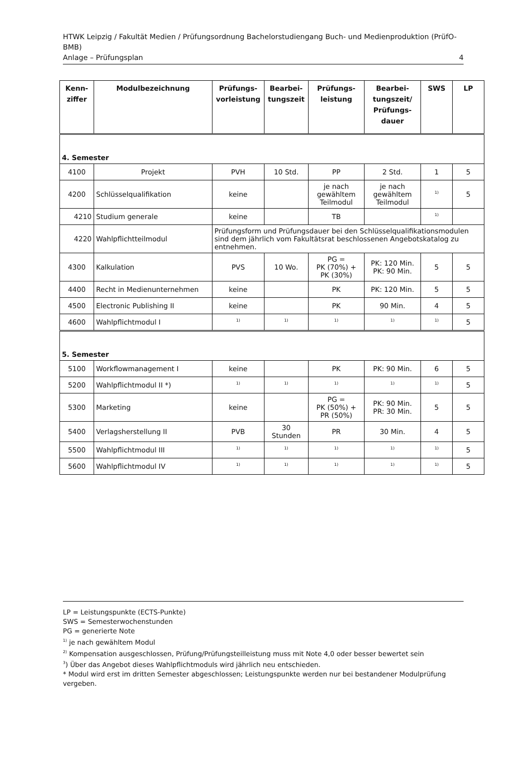HTWK Leipzig / Fakultät Medien / Prüfungsordnung Bachelorstudiengang Buch- und Medienproduktion (PrüfO-BMB)
Anlage – Prüfungsplan 4
| Kenn- ziffer | Modulbezeichnung | Prüfungs- vorleistung | Bearbei- tungszeit | Prüfungs- leistung | Bearbei- tungszeit/ Prüfungs- dauer | SWS | LP |
| --- | --- | --- | --- | --- | --- | --- | --- |
| 4. Semester | | | | | | | |
| 4100 | Projekt | PVH | 10 Std. | PP | 2 Std. | 1 | 5 |
| 4200 | Schlüsselqualifikation | keine | | je nach gewähltem Teilmodul | je nach gewähltem Teilmodul | <sup>1)</sup> | 5 |
| 4210 | Studium generale | keine | | TB | | <sup>1)</sup> | |
| 4220 | Wahlpflichtteilmodul | Prüfungsform und Prüfungsdauer bei den Schlüsselqualifikationsmodulen sind dem jährlich vom Fakultätsrat beschlossenen Angebotskatalog zu entnehmen. | | | | | |
| 4300 | Kalkulation | PVS | 10 Wo. | PG = PK (70%) + PK (30%) | PK: 120 Min. PK: 90 Min. | 5 | 5 |
| 4400 | Recht in Medienunternehmen | keine | | PK | PK: 120 Min. | 5 | 5 |
| 4500 | Electronic Publishing II | keine | | PK | 90 Min. | 4 | 5 |
| 4600 | Wahlpflichtmodul I | <sup>1)</sup> | <sup>1)</sup> | <sup>1)</sup> | <sup>1)</sup> | <sup>1)</sup> | 5 |
| 5. Semester | | | | | | | |
| 5100 | Workflowmanagement I | keine | | PK | PK: 90 Min. | 6 | 5 |
| 5200 | Wahlpflichtmodul II *) | <sup>1)</sup> | <sup>1)</sup> | <sup>1)</sup> | <sup>1)</sup> | <sup>1)</sup> | 5 |
| 5300 | Marketing | keine | | PG = PK (50%) + PR (50%) | PK: 90 Min. PR: 30 Min. | 5 | 5 |
| 5400 | Verlagsherstellung II | PVB | 30 Stunden | PR | 30 Min. | 4 | 5 |
| 5500 | Wahlpflichtmodul III | <sup>1)</sup> | <sup>1)</sup> | <sup>1)</sup> | <sup>1)</sup> | <sup>1)</sup> | 5 |
| 5600 | Wahlpflichtmodul IV | <sup>1)</sup> | <sup>1)</sup> | <sup>1)</sup> | <sup>1)</sup> | <sup>1)</sup> | 5 |
LP = Leistungspunkte (ECTS-Punkte)
SWS = Semesterwochenstunden
PG = generierte Note
<sup>1)</sup> je nach gewähltem Modul
<sup>2)</sup> Kompensation ausgeschlossen, Prüfung/Prüfungsteilleistung muss mit Note 4,0 oder besser bewertet sein
<sup>3</sup>) Über das Angebot dieses Wahlpflichtmoduls wird jährlich neu entschieden.
* Modul wird erst im dritten Semester abgeschlossen; Leistungspunkte werden nur bei bestandener Modulprüfung vergeben.